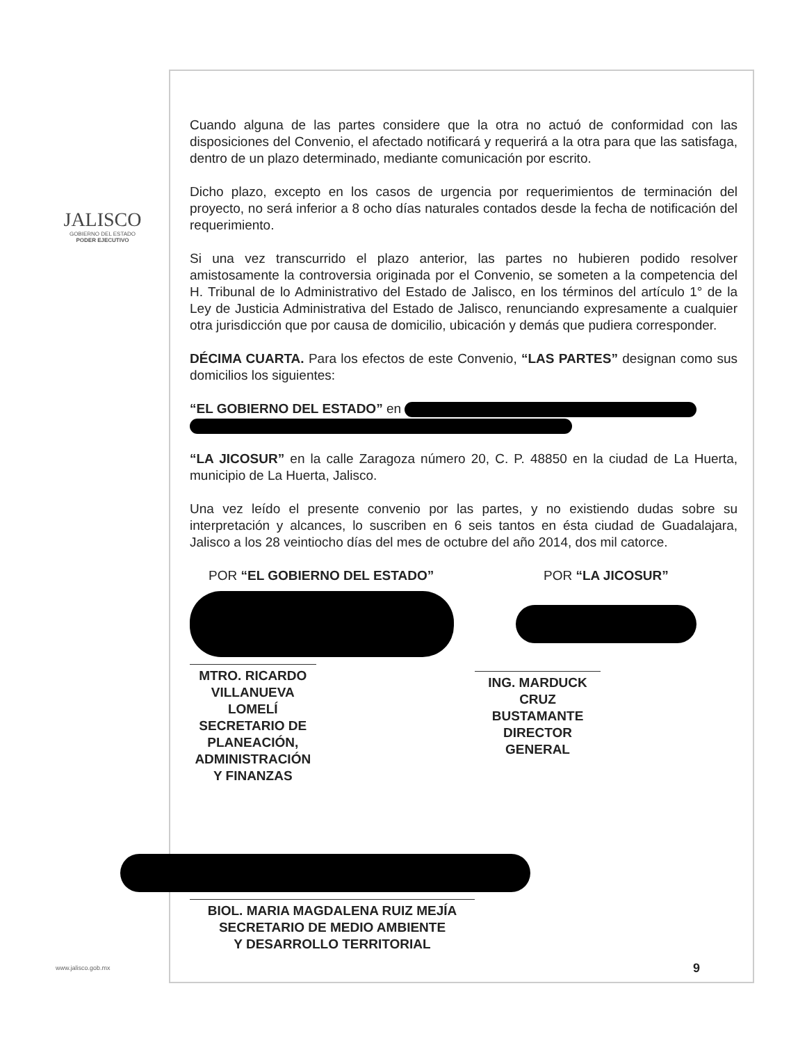JALISCO
GOBIERNO DEL ESTADO
PODER EJECUTIVO
Cuando alguna de las partes considere que la otra no actuó de conformidad con las disposiciones del Convenio, el afectado notificará y requerirá a la otra para que las satisfaga, dentro de un plazo determinado, mediante comunicación por escrito.
Dicho plazo, excepto en los casos de urgencia por requerimientos de terminación del proyecto, no será inferior a 8 ocho días naturales contados desde la fecha de notificación del requerimiento.
Si una vez transcurrido el plazo anterior, las partes no hubieren podido resolver amistosamente la controversia originada por el Convenio, se someten a la competencia del H. Tribunal de lo Administrativo del Estado de Jalisco, en los términos del artículo 1° de la Ley de Justicia Administrativa del Estado de Jalisco, renunciando expresamente a cualquier otra jurisdicción que por causa de domicilio, ubicación y demás que pudiera corresponder.
DÉCIMA CUARTA. Para los efectos de este Convenio, “LAS PARTES” designan como sus domicilios los siguientes:
“EL GOBIERNO DEL ESTADO” en
“LA JICOSUR” en la calle Zaragoza número 20, C. P. 48850 en la ciudad de La Huerta, municipio de La Huerta, Jalisco.
Una vez leído el presente convenio por las partes, y no existiendo dudas sobre su interpretación y alcances, lo suscriben en 6 seis tantos en ésta ciudad de Guadalajara, Jalisco a los 28 veintiocho días del mes de octubre del año 2014, dos mil catorce.
POR “EL GOBIERNO DEL ESTADO”
MTRO. RICARDO VILLANUEVA LOMELÍ
SECRETARIO DE PLANEACIÓN,
ADMINISTRACIÓN Y FINANZAS
POR “LA JICOSUR”
ING. MARDUCK CRUZ BUSTAMANTE
DIRECTOR GENERAL
BIOL. MARIA MAGDALENA RUIZ MEJÍA
SECRETARIO DE MEDIO AMBIENTE
Y DESARROLLO TERRITORIAL
www.jalisco.gob.mx 9